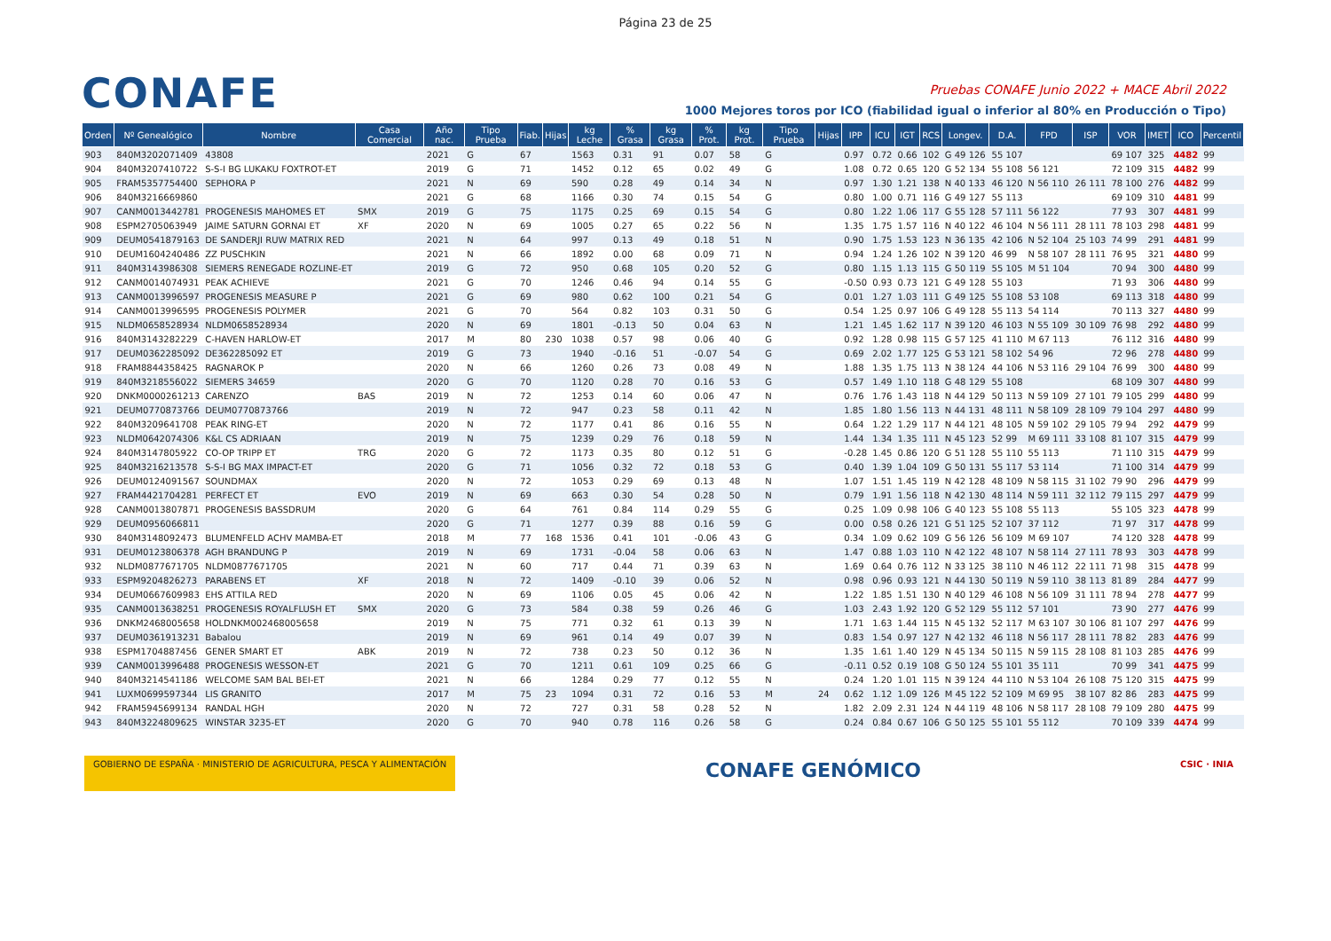Página 23 de 25
CONAFE
Pruebas CONAFE Junio 2022 + MACE Abril 2022
1000 Mejores toros por ICO (fiabilidad igual o inferior al 80% en Producción o Tipo)
| Orden | Nº Genealógico | Nombre | Casa Comercial | Año nac. | Tipo Prueba | Fiab. | Hijas | kg Leche | % Grasa | kg Grasa | % Prot. | kg Prot. | Tipo Prueba | Hijas | IPP | ICU | IGT | RCS | Longev. | D.A. | FPD | ISP | VOR | IMET | ICO | Percentil |
| --- | --- | --- | --- | --- | --- | --- | --- | --- | --- | --- | --- | --- | --- | --- | --- | --- | --- | --- | --- | --- | --- | --- | --- | --- | --- | --- |
| 903 | 840M3202071409 | 43808 | | 2021 | G | 67 | | 1563 | 0.31 | 91 | 0.07 | 58 | G | | 0.97 | 0.72 | 0.66 | 102 | G 49 126 | 55 107 | | | 69 107 | 325 | 4482 | 99 |
| 904 | 840M3207410722 | S-S-I BG LUKAKU FOXTROT-ET | | 2019 | G | 71 | | 1452 | 0.12 | 65 | 0.02 | 49 | G | | 1.08 | 0.72 | 0.65 | 120 | G 52 134 | 55 108 | 56 121 | | 72 109 | 315 | 4482 | 99 |
| 905 | FRAM5357754400 | SEPHORA P | | 2021 | N | 69 | | 590 | 0.28 | 49 | 0.14 | 34 | N | | 0.97 | 1.30 | 1.21 | 138 | N 40 133 | 46 120 | N 56 110 | 26 111 | 78 100 | 276 | 4482 | 99 |
| 906 | 840M3216669860 | | | 2021 | G | 68 | | 1166 | 0.30 | 74 | 0.15 | 54 | G | | 0.80 | 1.00 | 0.71 | 116 | G 49 127 | 55 113 | | | 69 109 | 310 | 4481 | 99 |
| 907 | CANM0013442781 | PROGENESIS MAHOMES ET | SMX | 2019 | G | 75 | | 1175 | 0.25 | 69 | 0.15 | 54 | G | | 0.80 | 1.22 | 1.06 | 117 | G 55 128 | 57 111 | 56 122 | | 77 93 | 307 | 4481 | 99 |
| 908 | ESPM2705063949 | JAIME SATURN GORNAI ET | XF | 2020 | N | 69 | | 1005 | 0.27 | 65 | 0.22 | 56 | N | | 1.35 | 1.75 | 1.57 | 116 | N 40 122 | 46 104 | N 56 111 | 28 111 | 78 103 | 298 | 4481 | 99 |
| 909 | DEUM0541879163 | DE SANDERJI RUW MATRIX RED | | 2021 | N | 64 | | 997 | 0.13 | 49 | 0.18 | 51 | N | | 0.90 | 1.75 | 1.53 | 123 | N 36 135 | 42 106 | N 52 104 | 25 103 | 74 99 | 291 | 4481 | 99 |
| 910 | DEUM1604240486 | ZZ PUSCHKIN | | 2021 | N | 66 | | 1892 | 0.00 | 68 | 0.09 | 71 | N | | 0.94 | 1.24 | 1.26 | 102 | N 39 120 | 46 99 | N 58 107 | 28 111 | 76 95 | 321 | 4480 | 99 |
| 911 | 840M3143986308 | SIEMERS RENEGADE ROZLINE-ET | | 2019 | G | 72 | | 950 | 0.68 | 105 | 0.20 | 52 | G | | 0.80 | 1.15 | 1.13 | 115 | G 50 119 | 55 105 | M 51 104 | | 70 94 | 300 | 4480 | 99 |
| 912 | CANM0014074931 | PEAK ACHIEVE | | 2021 | G | 70 | | 1246 | 0.46 | 94 | 0.14 | 55 | G | | -0.50 | 0.93 | 0.73 | 121 | G 49 128 | 55 103 | | | 71 93 | 306 | 4480 | 99 |
| 913 | CANM0013996597 | PROGENESIS MEASURE P | | 2021 | G | 69 | | 980 | 0.62 | 100 | 0.21 | 54 | G | | 0.01 | 1.27 | 1.03 | 111 | G 49 125 | 55 108 | 53 108 | | 69 113 | 318 | 4480 | 99 |
| 914 | CANM0013996595 | PROGENESIS POLYMER | | 2021 | G | 70 | | 564 | 0.82 | 103 | 0.31 | 50 | G | | 0.54 | 1.25 | 0.97 | 106 | G 49 128 | 55 113 | 54 114 | | 70 113 | 327 | 4480 | 99 |
| 915 | NLDM0658528934 | NLDM0658528934 | | 2020 | N | 69 | | 1801 | -0.13 | 50 | 0.04 | 63 | N | | 1.21 | 1.45 | 1.62 | 117 | N 39 120 | 46 103 | N 55 109 | 30 109 | 76 98 | 292 | 4480 | 99 |
| 916 | 840M3143282229 | C-HAVEN HARLOW-ET | | 2017 | M | 80 | 230 | 1038 | 0.57 | 98 | 0.06 | 40 | G | | 0.92 | 1.28 | 0.98 | 115 | G 57 125 | 41 110 | M 67 113 | | 76 112 | 316 | 4480 | 99 |
| 917 | DEUM0362285092 | DE362285092 ET | | 2019 | G | 73 | | 1940 | -0.16 | 51 | -0.07 | 54 | G | | 0.69 | 2.02 | 1.77 | 125 | G 53 121 | 58 102 | 54 96 | | 72 96 | 278 | 4480 | 99 |
| 918 | FRAM8844358425 | RAGNAROK P | | 2020 | N | 66 | | 1260 | 0.26 | 73 | 0.08 | 49 | N | | 1.88 | 1.35 | 1.75 | 113 | N 38 124 | 44 106 | N 53 116 | 29 104 | 76 99 | 300 | 4480 | 99 |
| 919 | 840M3218556022 | SIEMERS 34659 | | 2020 | G | 70 | | 1120 | 0.28 | 70 | 0.16 | 53 | G | | 0.57 | 1.49 | 1.10 | 118 | G 48 129 | 55 108 | | | 68 109 | 307 | 4480 | 99 |
| 920 | DNKM0000261213 | CARENZO | BAS | 2019 | N | 72 | | 1253 | 0.14 | 60 | 0.06 | 47 | N | | 0.76 | 1.76 | 1.43 | 118 | N 44 129 | 50 113 | N 59 109 | 27 101 | 79 105 | 299 | 4480 | 99 |
| 921 | DEUM0770873766 | DEUM0770873766 | | 2019 | N | 72 | | 947 | 0.23 | 58 | 0.11 | 42 | N | | 1.85 | 1.80 | 1.56 | 113 | N 44 131 | 48 111 | N 58 109 | 28 109 | 79 104 | 297 | 4480 | 99 |
| 922 | 840M3209641708 | PEAK RING-ET | | 2020 | N | 72 | | 1177 | 0.41 | 86 | 0.16 | 55 | N | | 0.64 | 1.22 | 1.29 | 117 | N 44 121 | 48 105 | N 59 102 | 29 105 | 79 94 | 292 | 4479 | 99 |
| 923 | NLDM0642074306 | K&L CS ADRIAAN | | 2019 | N | 75 | | 1239 | 0.29 | 76 | 0.18 | 59 | N | | 1.44 | 1.34 | 1.35 | 111 | N 45 123 | 52 99 | M 69 111 | 33 108 | 81 107 | 315 | 4479 | 99 |
| 924 | 840M3147805922 | CO-OP TRIPP ET | TRG | 2020 | G | 72 | | 1173 | 0.35 | 80 | 0.12 | 51 | G | | -0.28 | 1.45 | 0.86 | 120 | G 51 128 | 55 110 | 55 113 | | 71 110 | 315 | 4479 | 99 |
| 925 | 840M3216213578 | S-S-I BG MAX IMPACT-ET | | 2020 | G | 71 | | 1056 | 0.32 | 72 | 0.18 | 53 | G | | 0.40 | 1.39 | 1.04 | 109 | G 50 131 | 55 117 | 53 114 | | 71 100 | 314 | 4479 | 99 |
| 926 | DEUM0124091567 | SOUNDMAX | | 2020 | N | 72 | | 1053 | 0.29 | 69 | 0.13 | 48 | N | | 1.07 | 1.51 | 1.45 | 119 | N 42 128 | 48 109 | N 58 115 | 31 102 | 79 90 | 296 | 4479 | 99 |
| 927 | FRAM4421704281 | PERFECT ET | EVO | 2019 | N | 69 | | 663 | 0.30 | 54 | 0.28 | 50 | N | | 0.79 | 1.91 | 1.56 | 118 | N 42 130 | 48 114 | N 59 111 | 32 112 | 79 115 | 297 | 4479 | 99 |
| 928 | CANM0013807871 | PROGENESIS BASSDRUM | | 2020 | G | 64 | | 761 | 0.84 | 114 | 0.29 | 55 | G | | 0.25 | 1.09 | 0.98 | 106 | G 40 123 | 55 108 | 55 113 | | 55 105 | 323 | 4478 | 99 |
| 929 | DEUM0956066811 | | | 2020 | G | 71 | | 1277 | 0.39 | 88 | 0.16 | 59 | G | | 0.00 | 0.58 | 0.26 | 121 | G 51 125 | 52 107 | 37 112 | | 71 97 | 317 | 4478 | 99 |
| 930 | 840M3148092473 | BLUMENFELD ACHV MAMBA-ET | | 2018 | M | 77 | 168 | 1536 | 0.41 | 101 | -0.06 | 43 | G | | 0.34 | 1.09 | 0.62 | 109 | G 56 126 | 56 109 | M 69 107 | | 74 120 | 328 | 4478 | 99 |
| 931 | DEUM0123806378 | AGH BRANDUNG P | | 2019 | N | 69 | | 1731 | -0.04 | 58 | 0.06 | 63 | N | | 1.47 | 0.88 | 1.03 | 110 | N 42 122 | 48 107 | N 58 114 | 27 111 | 78 93 | 303 | 4478 | 99 |
| 932 | NLDM0877671705 | NLDM0877671705 | | 2021 | N | 60 | | 717 | 0.44 | 71 | 0.39 | 63 | N | | 1.69 | 0.64 | 0.76 | 112 | N 33 125 | 38 110 | N 46 112 | 22 111 | 71 98 | 315 | 4478 | 99 |
| 933 | ESPM9204826273 | PARABENS ET | XF | 2018 | N | 72 | | 1409 | -0.10 | 39 | 0.06 | 52 | N | | 0.98 | 0.96 | 0.93 | 121 | N 44 130 | 50 119 | N 59 110 | 38 113 | 81 89 | 284 | 4477 | 99 |
| 934 | DEUM0667609983 | EHS ATTILA RED | | 2020 | N | 69 | | 1106 | 0.05 | 45 | 0.06 | 42 | N | | 1.22 | 1.85 | 1.51 | 130 | N 40 129 | 46 108 | N 56 109 | 31 111 | 78 94 | 278 | 4477 | 99 |
| 935 | CANM0013638251 | PROGENESIS ROYALFLUSH ET | SMX | 2020 | G | 73 | | 584 | 0.38 | 59 | 0.26 | 46 | G | | 1.03 | 2.43 | 1.92 | 120 | G 52 129 | 55 112 | 57 101 | | 73 90 | 277 | 4476 | 99 |
| 936 | DNKM2468005658 | HOLDNKM002468005658 | | 2019 | N | 75 | | 771 | 0.32 | 61 | 0.13 | 39 | N | | 1.71 | 1.63 | 1.44 | 115 | N 45 132 | 52 117 | M 63 107 | 30 106 | 81 107 | 297 | 4476 | 99 |
| 937 | DEUM0361913231 | Babalou | | 2019 | N | 69 | | 961 | 0.14 | 49 | 0.07 | 39 | N | | 0.83 | 1.54 | 0.97 | 127 | N 42 132 | 46 118 | N 56 117 | 28 111 | 78 82 | 283 | 4476 | 99 |
| 938 | ESPM1704887456 | GENER SMART ET | ABK | 2019 | N | 72 | | 738 | 0.23 | 50 | 0.12 | 36 | N | | 1.35 | 1.61 | 1.40 | 129 | N 45 134 | 50 115 | N 59 115 | 28 108 | 81 103 | 285 | 4476 | 99 |
| 939 | CANM0013996488 | PROGENESIS WESSON-ET | | 2021 | G | 70 | | 1211 | 0.61 | 109 | 0.25 | 66 | G | | -0.11 | 0.52 | 0.19 | 108 | G 50 124 | 55 101 | 35 111 | | 70 99 | 341 | 4475 | 99 |
| 940 | 840M3214541186 | WELCOME SAM BAL BEI-ET | | 2021 | N | 66 | | 1284 | 0.29 | 77 | 0.12 | 55 | N | | 0.24 | 1.20 | 1.01 | 115 | N 39 124 | 44 110 | N 53 104 | 26 108 | 75 120 | 315 | 4475 | 99 |
| 941 | LUXM0699597344 | LIS GRANITO | | 2017 | M | 75 | 23 | 1094 | 0.31 | 72 | 0.16 | 53 | M | 24 | 0.62 | 1.12 | 1.09 | 126 | M 45 122 | 52 109 | M 69 95 | 38 107 | 82 86 | 283 | 4475 | 99 |
| 942 | FRAM5945699134 | RANDAL HGH | | 2020 | N | 72 | | 727 | 0.31 | 58 | 0.28 | 52 | N | | 1.82 | 2.09 | 2.31 | 124 | N 44 119 | 48 106 | N 58 117 | 28 108 | 79 109 | 280 | 4475 | 99 |
| 943 | 840M3224809625 | WINSTAR 3235-ET | | 2020 | G | 70 | | 940 | 0.78 | 116 | 0.26 | 58 | G | | 0.24 | 0.84 | 0.67 | 106 | G 50 125 | 55 101 | 55 112 | | 70 109 | 339 | 4474 | 99 |
GOBIERNO DE ESPAÑA · MINISTERIO DE AGRICULTURA, PESCA Y ALIMENTACIÓN
CONAFE GENÓMICO
CSIC · INIA